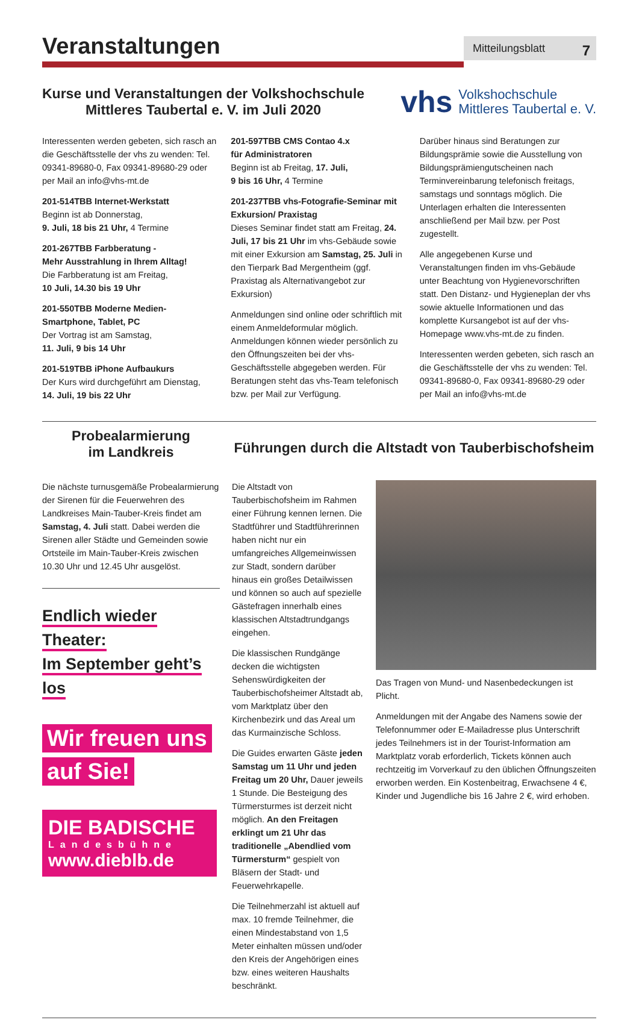Veranstaltungen
Mitteilungsblatt 7
Kurse und Veranstaltungen der Volkshochschule
Mittleres Taubertal e. V. im Juli 2020
vhs Volkshochschule
Mittleres Taubertal e. V.
Interessenten werden gebeten, sich rasch an die Geschäftsstelle der vhs zu wenden: Tel. 09341-89680-0, Fax 09341-89680-29 oder per Mail an info@vhs-mt.de
201-514TBB Internet-Werkstatt
Beginn ist ab Donnerstag,
9. Juli, 18 bis 21 Uhr, 4 Termine
201-267TBB Farbberatung -
Mehr Ausstrahlung in Ihrem Alltag!
Die Farbberatung ist am Freitag,
10 Juli, 14.30 bis 19 Uhr
201-550TBB Moderne Medien-
Smartphone, Tablet, PC
Der Vortrag ist am Samstag,
11. Juli, 9 bis 14 Uhr
201-519TBB iPhone Aufbaukurs
Der Kurs wird durchgeführt am Dienstag,
14. Juli, 19 bis 22 Uhr
201-597TBB CMS Contao 4.x
für Administratoren
Beginn ist ab Freitag, 17. Juli,
9 bis 16 Uhr, 4 Termine
201-237TBB vhs-Fotografie-Seminar mit Exkursion/ Praxistag
Dieses Seminar findet statt am Freitag, 24. Juli, 17 bis 21 Uhr im vhs-Gebäude sowie mit einer Exkursion am Samstag, 25. Juli in den Tierpark Bad Mergentheim (ggf. Praxistag als Alternativangebot zur Exkursion)
Anmeldungen sind online oder schriftlich mit einem Anmeldeformular möglich. Anmeldungen können wieder persönlich zu den Öffnungszeiten bei der vhs-Geschäftsstelle abgegeben werden. Für Beratungen steht das vhs-Team telefonisch bzw. per Mail zur Verfügung.
Darüber hinaus sind Beratungen zur Bildungsprämie sowie die Ausstellung von Bildungsprämiengutscheinen nach Terminvereinbarung telefonisch freitags, samstags und sonntags möglich. Die Unterlagen erhalten die Interessenten anschließend per Mail bzw. per Post zugestellt.
Alle angegebenen Kurse und Veranstaltungen finden im vhs-Gebäude unter Beachtung von Hygienevorschriften statt. Den Distanz- und Hygieneplan der vhs sowie aktuelle Informationen und das komplette Kursangebot ist auf der vhs-Homepage www.vhs-mt.de zu finden.
Interessenten werden gebeten, sich rasch an die Geschäftsstelle der vhs zu wenden: Tel. 09341-89680-0, Fax 09341-89680-29 oder per Mail an info@vhs-mt.de
Probealarmierung
im Landkreis
Die nächste turnusgemäße Probealarmierung der Sirenen für die Feuerwehren des Landkreises Main-Tauber-Kreis findet am Samstag, 4. Juli statt. Dabei werden die Sirenen aller Städte und Gemeinden sowie Ortsteile im Main-Tauber-Kreis zwischen 10.30 Uhr und 12.45 Uhr ausgelöst.
Endlich wieder Theater:
Im September geht’s los
Wir freuen uns
auf Sie!
DIE BADISCHE
Landesbühne
www.dieblb.de
Führungen durch die Altstadt von Tauberbischofsheim
Die Altstadt von Tauberbischofsheim im Rahmen einer Führung kennen lernen. Die Stadtführer und Stadtführerinnen haben nicht nur ein umfangreiches Allgemeinwissen zur Stadt, sondern darüber hinaus ein großes Detailwissen und können so auch auf spezielle Gästefragen innerhalb eines klassischen Altstadtrundgangs eingehen.
Die klassischen Rundgänge decken die wichtigsten Sehenswürdigkeiten der Tauberbischofsheimer Altstadt ab, vom Marktplatz über den Kirchenbezirk und das Areal um das Kurmainzische Schloss.
Die Guides erwarten Gäste jeden Samstag um 11 Uhr und jeden Freitag um 20 Uhr, Dauer jeweils 1 Stunde. Die Besteigung des Türmersturmes ist derzeit nicht möglich. An den Freitagen erklingt um 21 Uhr das traditionelle „Abendlied vom Türmersturm“ gespielt von Bläsern der Stadt- und Feuerwehrkapelle.
Die Teilnehmerzahl ist aktuell auf max. 10 fremde Teilnehmer, die einen Mindestabstand von 1,5 Meter einhalten müssen und/oder den Kreis der Angehörigen eines bzw. eines weiteren Haushalts beschränkt.
Das Tragen von Mund- und Nasenbedeckungen ist Plicht.
Anmeldungen mit der Angabe des Namens sowie der Telefonnummer oder E-Mailadresse plus Unterschrift jedes Teilnehmers ist in der Tourist-Information am Marktplatz vorab erforderlich, Tickets können auch rechtzeitig im Vorverkauf zu den üblichen Öffnungszeiten erworben werden. Ein Kostenbeitrag, Erwachsene 4 €, Kinder und Jugendliche bis 16 Jahre 2 €, wird erhoben.